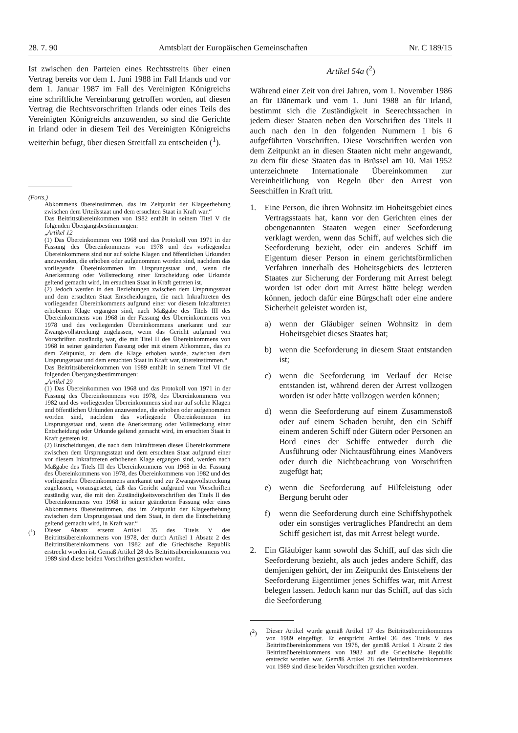28. 7. 90 Amtsblatt der Europäischen Gemeinschaften Nr. C 189/15
Ist zwischen den Parteien eines Rechtsstreits über einen Vertrag bereits vor dem 1. Juni 1988 im Fall Irlands und vor dem 1. Januar 1987 im Fall des Vereinigten Königreichs eine schriftliche Vereinbarung getroffen worden, auf diesen Vertrag die Rechtsvorschriften Irlands oder eines Teils des Vereinigten Königreichs anzuwenden, so sind die Gerichte in Irland oder in diesem Teil des Vereinigten Königreichs weiterhin befugt, über diesen Streitfall zu entscheiden (<sup>1</sup>).
(Forts.)
Abkommens übereinstimmen, das im Zeitpunkt der Klageerhebung zwischen dem Urteilsstaat und dem ersuchten Staat in Kraft war.“
Das Beitrittsübereinkommen von 1982 enthält in seinem Titel V die folgenden Übergangsbestimmungen:
„Artikel 12
(1) Das Übereinkommen von 1968 und das Protokoll von 1971 in der Fassung des Übereinkommens von 1978 und des vorliegenden Übereinkommens sind nur auf solche Klagen und öffentlichen Urkunden anzuwenden, die erhoben oder aufgenommen worden sind, nachdem das vorliegende Übereinkommen im Ursprungsstaat und, wenn die Anerkennung oder Vollstreckung einer Entscheidung oder Urkunde geltend gemacht wird, im ersuchten Staat in Kraft getreten ist.
(2) Jedoch werden in den Beziehungen zwischen dem Ursprungsstaat und dem ersuchten Staat Entscheidungen, die nach Inkrafttreten des vorliegenden Übereinkommens aufgrund einer vor diesem Inkrafttreten erhobenen Klage ergangen sind, nach Maßgabe des Titels III des Übereinkommens von 1968 in der Fassung des Übereinkommens von 1978 und des vorliegenden Übereinkommens anerkannt und zur Zwangsvollstreckung zugelassen, wenn das Gericht aufgrund von Vorschriften zuständig war, die mit Titel II des Übereinkommens von 1968 in seiner geänderten Fassung oder mit einem Abkommen, das zu dem Zeitpunkt, zu dem die Klage erhoben wurde, zwischen dem Ursprungsstaat und dem ersuchten Staat in Kraft war, übereinstimmen.“
Das Beitrittsübereinkommen von 1989 enthält in seinem Titel VI die folgenden Übergangsbestimmungen:
„Artikel 29
(1) Das Übereinkommen von 1968 und das Protokoll von 1971 in der Fassung des Übereinkommens von 1978, des Übereinkommens von 1982 und des vorliegenden Übereinkommens sind nur auf solche Klagen und öffentlichen Urkunden anzuwenden, die erhoben oder aufgenommen worden sind, nachdem das vorliegende Übereinkommen im Ursprungsstaat und, wenn die Anerkennung oder Vollstreckung einer Entscheidung oder Urkunde geltend gemacht wird, im ersuchten Staat in Kraft getreten ist.
(2) Entscheidungen, die nach dem Inkrafttreten dieses Übereinkommens zwischen dem Ursprungsstaat und dem ersuchten Staat aufgrund einer vor diesem Inkrafttreten erhobenen Klage ergangen sind, werden nach Maßgabe des Titels III des Übereinkommens von 1968 in der Fassung des Übereinkommens von 1978, des Übereinkommens von 1982 und des vorliegenden Übereinkommens anerkannt und zur Zwangsvollstreckung zugelassen, vorausgesetzt, daß das Gericht aufgrund von Vorschriften zuständig war, die mit den Zuständigkeitsvorschriften des Titels II des Übereinkommens von 1968 in seiner geänderten Fassung oder eines Abkommens übereinstimmen, das im Zeitpunkt der Klageerhebung zwischen dem Ursprungsstaat und dem Staat, in dem die Entscheidung geltend gemacht wird, in Kraft war.“
(<sup>1</sup>)
Dieser Absatz ersetzt Artikel 35 des Titels V des Beitrittsübereinkommens von 1978, der durch Artikel 1 Absatz 2 des Beitrittsübereinkommens von 1982 auf die Griechische Republik erstreckt worden ist. Gemäß Artikel 28 des Beitrittsübereinkommens von 1989 sind diese beiden Vorschriften gestrichen worden.
Artikel 54a (<sup>2</sup>)
Während einer Zeit von drei Jahren, vom 1. November 1986 an für Dänemark und vom 1. Juni 1988 an für Irland, bestimmt sich die Zuständigkeit in Seerechtssachen in jedem dieser Staaten neben den Vorschriften des Titels II auch nach den in den folgenden Nummern 1 bis 6 aufgeführten Vorschriften. Diese Vorschriften werden von dem Zeitpunkt an in diesen Staaten nicht mehr angewandt, zu dem für diese Staaten das in Brüssel am 10. Mai 1952 unterzeichnete Internationale Übereinkommen zur Vereinheitlichung von Regeln über den Arrest von Seeschiffen in Kraft tritt.
1.
Eine Person, die ihren Wohnsitz im Hoheitsgebiet eines Vertragsstaats hat, kann vor den Gerichten eines der obengenannten Staaten wegen einer Seeforderung verklagt werden, wenn das Schiff, auf welches sich die Seeforderung bezieht, oder ein anderes Schiff im Eigentum dieser Person in einem gerichtsförmlichen Verfahren innerhalb des Hoheitsgebiets des letzteren Staates zur Sicherung der Forderung mit Arrest belegt worden ist oder dort mit Arrest hätte belegt werden können, jedoch dafür eine Bürgschaft oder eine andere Sicherheit geleistet worden ist,
a)
wenn der Gläubiger seinen Wohnsitz in dem Hoheitsgebiet dieses Staates hat;
b)
wenn die Seeforderung in diesem Staat entstanden ist;
c)
wenn die Seeforderung im Verlauf der Reise entstanden ist, während deren der Arrest vollzogen worden ist oder hätte vollzogen werden können;
d)
wenn die Seeforderung auf einem Zusammenstoß oder auf einem Schaden beruht, den ein Schiff einem anderen Schiff oder Gütern oder Personen an Bord eines der Schiffe entweder durch die Ausführung oder Nichtausführung eines Manövers oder durch die Nichtbeachtung von Vorschriften zugefügt hat;
e)
wenn die Seeforderung auf Hilfeleistung oder Bergung beruht oder
f)
wenn die Seeforderung durch eine Schiffshypothek oder ein sonstiges vertragliches Pfandrecht an dem Schiff gesichert ist, das mit Arrest belegt wurde.
2.
Ein Gläubiger kann sowohl das Schiff, auf das sich die Seeforderung bezieht, als auch jedes andere Schiff, das demjenigen gehört, der im Zeitpunkt des Entstehens der Seeforderung Eigentümer jenes Schiffes war, mit Arrest belegen lassen. Jedoch kann nur das Schiff, auf das sich die Seeforderung
(<sup>2</sup>)
Dieser Artikel wurde gemäß Artikel 17 des Beitrittsübereinkommens von 1989 eingefügt. Er entspricht Artikel 36 des Titels V des Beitrittsübereinkommens von 1978, der gemäß Artikel 1 Absatz 2 des Beitrittsübereinkommens von 1982 auf die Griechische Republik erstreckt worden war. Gemäß Artikel 28 des Beitrittsübereinkommens von 1989 sind diese beiden Vorschriften gestrichen worden.